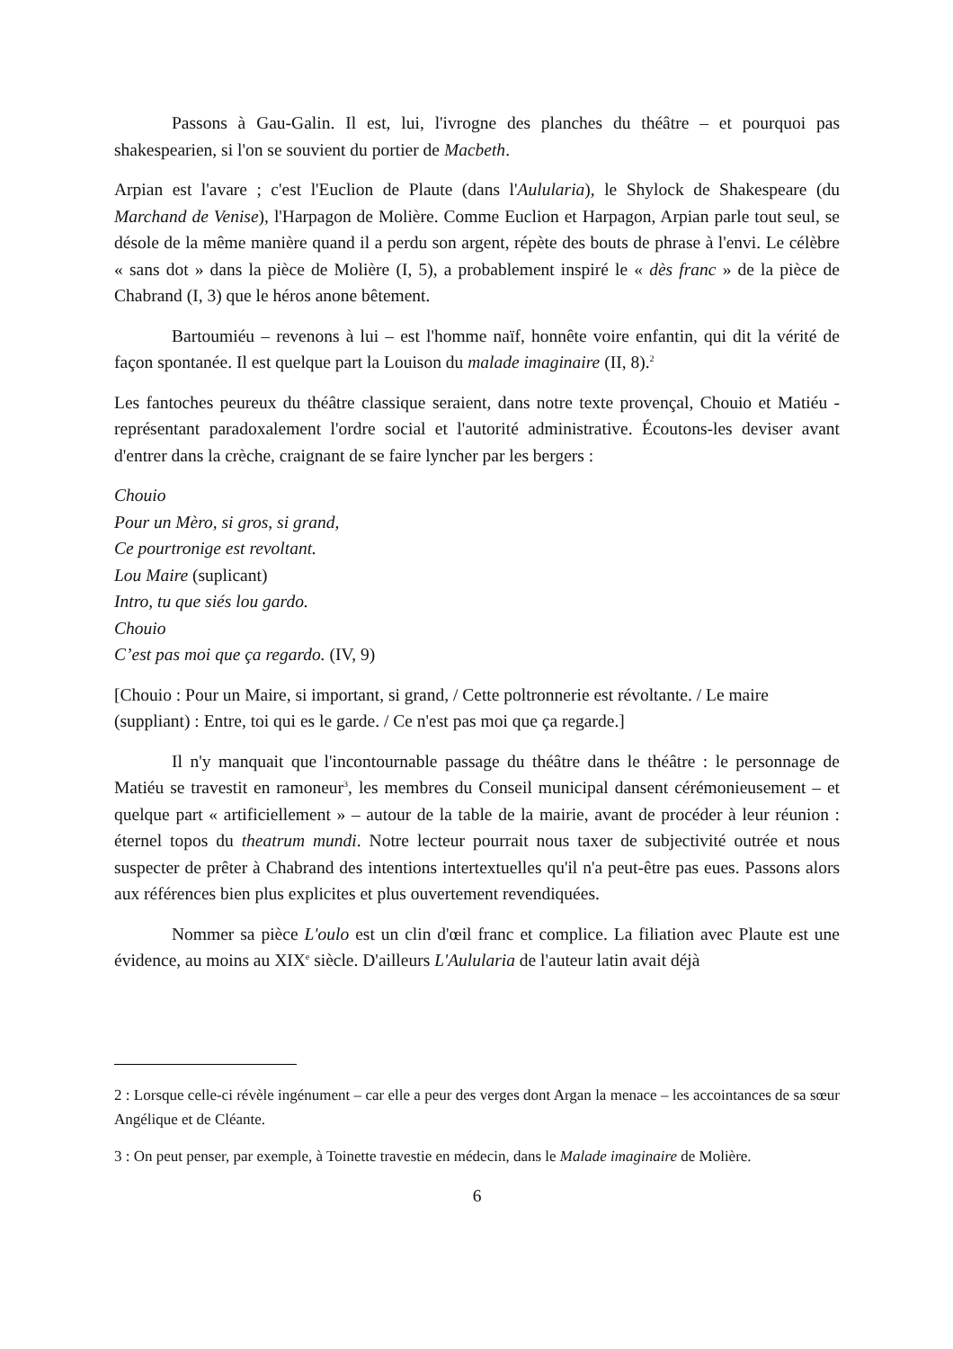Passons à Gau-Galin. Il est, lui, l'ivrogne des planches du théâtre – et pourquoi pas shakespearien, si l'on se souvient du portier de Macbeth.
Arpian est l'avare ; c'est l'Euclion de Plaute (dans l'Aulularia), le Shylock de Shakespeare (du Marchand de Venise), l'Harpagon de Molière. Comme Euclion et Harpagon, Arpian parle tout seul, se désole de la même manière quand il a perdu son argent, répète des bouts de phrase à l'envi. Le célèbre « sans dot » dans la pièce de Molière (I, 5), a probablement inspiré le « dès franc » de la pièce de Chabrand (I, 3) que le héros anone bêtement.
Bartoumiéu – revenons à lui – est l'homme naïf, honnête voire enfantin, qui dit la vérité de façon spontanée. Il est quelque part la Louison du malade imaginaire (II, 8).<sup>2</sup>
Les fantoches peureux du théâtre classique seraient, dans notre texte provençal, Chouio et Matiéu - représentant paradoxalement l'ordre social et l'autorité administrative. Écoutons-les deviser avant d'entrer dans la crèche, craignant de se faire lyncher par les bergers :
Chouio
Pour un Mèro, si gros, si grand,
Ce pourtronige est revoltant.
Lou Maire (suplicant)
Intro, tu que siés lou gardo.
Chouio
C’est pas moi que ça regardo. (IV, 9)
[Chouio : Pour un Maire, si important, si grand, / Cette poltronnerie est révoltante. / Le maire (suppliant) : Entre, toi qui es le garde. / Ce n'est pas moi que ça regarde.]
Il n'y manquait que l'incontournable passage du théâtre dans le théâtre : le personnage de Matiéu se travestit en ramoneur<sup>3</sup>, les membres du Conseil municipal dansent cérémonieusement – et quelque part « artificiellement » – autour de la table de la mairie, avant de procéder à leur réunion : éternel topos du theatrum mundi. Notre lecteur pourrait nous taxer de subjectivité outrée et nous suspecter de prêter à Chabrand des intentions intertextuelles qu'il n'a peut-être pas eues. Passons alors aux références bien plus explicites et plus ouvertement revendiquées.
Nommer sa pièce L'oulo est un clin d'œil franc et complice. La filiation avec Plaute est une évidence, au moins au XIX<sup>e</sup> siècle. D'ailleurs L'Aulularia de l'auteur latin avait déjà
2 : Lorsque celle-ci révèle ingénument – car elle a peur des verges dont Argan la menace – les accointances de sa sœur Angélique et de Cléante.
3 : On peut penser, par exemple, à Toinette travestie en médecin, dans le Malade imaginaire de Molière.
6